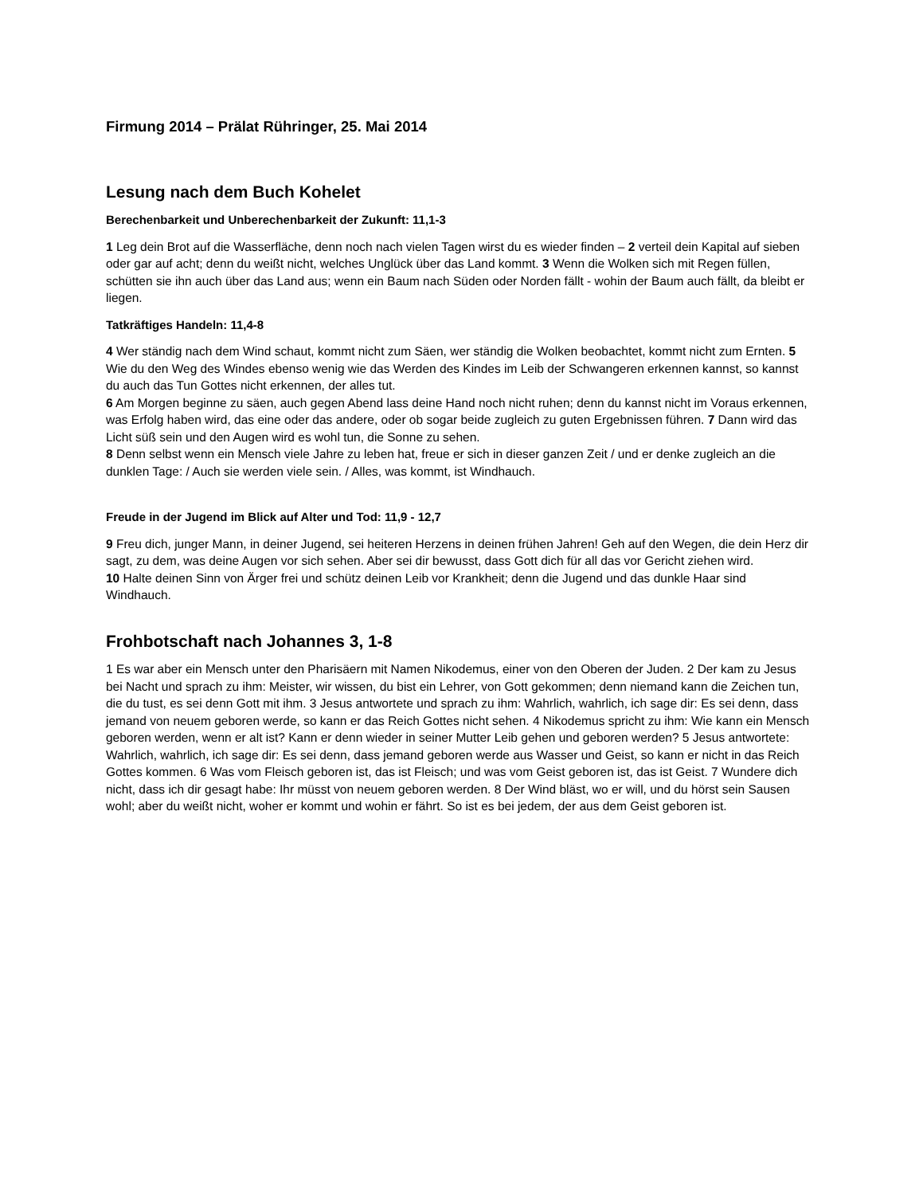Firmung 2014 – Prälat Rühringer, 25. Mai 2014
Lesung nach dem Buch Kohelet
Berechenbarkeit und Unberechenbarkeit der Zukunft: 11,1-3
1 Leg dein Brot auf die Wasserfläche, denn noch nach vielen Tagen wirst du es wieder finden – 2 verteil dein Kapital auf sieben oder gar auf acht; denn du weißt nicht, welches Unglück über das Land kommt. 3 Wenn die Wolken sich mit Regen füllen, schütten sie ihn auch über das Land aus; wenn ein Baum nach Süden oder Norden fällt - wohin der Baum auch fällt, da bleibt er liegen.
Tatkräftiges Handeln: 11,4-8
4 Wer ständig nach dem Wind schaut, kommt nicht zum Säen, wer ständig die Wolken beobachtet, kommt nicht zum Ernten. 5 Wie du den Weg des Windes ebenso wenig wie das Werden des Kindes im Leib der Schwangeren erkennen kannst, so kannst du auch das Tun Gottes nicht erkennen, der alles tut.
6 Am Morgen beginne zu säen, auch gegen Abend lass deine Hand noch nicht ruhen; denn du kannst nicht im Voraus erkennen, was Erfolg haben wird, das eine oder das andere, oder ob sogar beide zugleich zu guten Ergebnissen führen. 7 Dann wird das Licht süß sein und den Augen wird es wohl tun, die Sonne zu sehen.
8 Denn selbst wenn ein Mensch viele Jahre zu leben hat, freue er sich in dieser ganzen Zeit / und er denke zugleich an die dunklen Tage: / Auch sie werden viele sein. / Alles, was kommt, ist Windhauch.
Freude in der Jugend im Blick auf Alter und Tod: 11,9 - 12,7
9 Freu dich, junger Mann, in deiner Jugend, sei heiteren Herzens in deinen frühen Jahren! Geh auf den Wegen, die dein Herz dir sagt, zu dem, was deine Augen vor sich sehen. Aber sei dir bewusst, dass Gott dich für all das vor Gericht ziehen wird.
10 Halte deinen Sinn von Ärger frei und schütz deinen Leib vor Krankheit; denn die Jugend und das dunkle Haar sind Windhauch.
Frohbotschaft nach Johannes 3, 1-8
1 Es war aber ein Mensch unter den Pharisäern mit Namen Nikodemus, einer von den Oberen der Juden. 2 Der kam zu Jesus bei Nacht und sprach zu ihm: Meister, wir wissen, du bist ein Lehrer, von Gott gekommen; denn niemand kann die Zeichen tun, die du tust, es sei denn Gott mit ihm. 3 Jesus antwortete und sprach zu ihm: Wahrlich, wahrlich, ich sage dir: Es sei denn, dass jemand von neuem geboren werde, so kann er das Reich Gottes nicht sehen. 4 Nikodemus spricht zu ihm: Wie kann ein Mensch geboren werden, wenn er alt ist? Kann er denn wieder in seiner Mutter Leib gehen und geboren werden? 5 Jesus antwortete: Wahrlich, wahrlich, ich sage dir: Es sei denn, dass jemand geboren werde aus Wasser und Geist, so kann er nicht in das Reich Gottes kommen. 6 Was vom Fleisch geboren ist, das ist Fleisch; und was vom Geist geboren ist, das ist Geist. 7 Wundere dich nicht, dass ich dir gesagt habe: Ihr müsst von neuem geboren werden. 8 Der Wind bläst, wo er will, und du hörst sein Sausen wohl; aber du weißt nicht, woher er kommt und wohin er fährt. So ist es bei jedem, der aus dem Geist geboren ist.